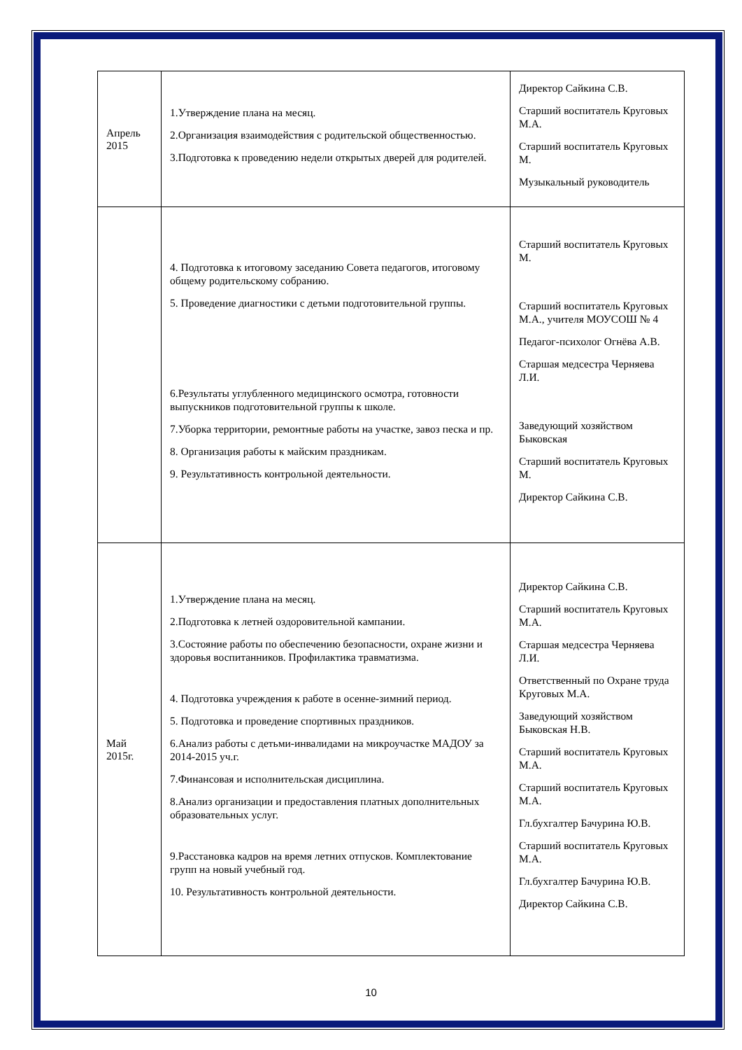| Апрель 2015 | 1.Утверждение плана на месяц. 2.Организация взаимодействия с родительской общественностью. 3.Подготовка к проведению недели открытых дверей для родителей. | Директор Сайкина С.В. Старший воспитатель Круговых М.А. Старший воспитатель Круговых М. Музыкальный руководитель |
| | 4. Подготовка к итоговому заседанию Совета педагогов, итоговому общему родительскому собранию. 5. Проведение диагностики с детьми подготовительной группы. 6.Результаты углубленного медицинского осмотра, готовности выпускников подготовительной группы к школе. 7.Уборка территории, ремонтные работы на участке, завоз песка и пр. 8. Организация работы к майским праздникам. 9. Результативность контрольной деятельности. | Старший воспитатель Круговых М. Старший воспитатель Круговых М.А., учителя МОУСОШ № 4 Педагог-психолог Огнёва А.В. Старшая медсестра Черняева Л.И. Заведующий хозяйством Быковская Старший воспитатель Круговых М. Директор Сайкина С.В. |
| Май 2015г. | 1.Утверждение плана на месяц. 2.Подготовка к летней оздоровительной кампании. 3.Состояние работы по обеспечению безопасности, охране жизни и здоровья воспитанников. Профилактика травматизма. 4. Подготовка учреждения к работе в осенне-зимний период. 5. Подготовка и проведение спортивных праздников. 6.Анализ работы с детьми-инвалидами на микроучастке МАДОУ за 2014-2015 уч.г. 7.Финансовая и исполнительская дисциплина. 8.Анализ организации и предоставления платных дополнительных образовательных услуг. 9.Расстановка кадров на время летних отпусков. Комплектование групп на новый учебный год. 10. Результативность контрольной деятельности. | Директор Сайкина С.В. Старший воспитатель Круговых М.А. Старшая медсестра Черняева Л.И. Ответственный по Охране труда Круговых М.А. Заведующий хозяйством Быковская Н.В. Старший воспитатель Круговых М.А. Старший воспитатель Круговых М.А. Гл.бухгалтер Бачурина Ю.В. Старший воспитатель Круговых М.А. Гл.бухгалтер Бачурина Ю.В. Директор Сайкина С.В. |
10